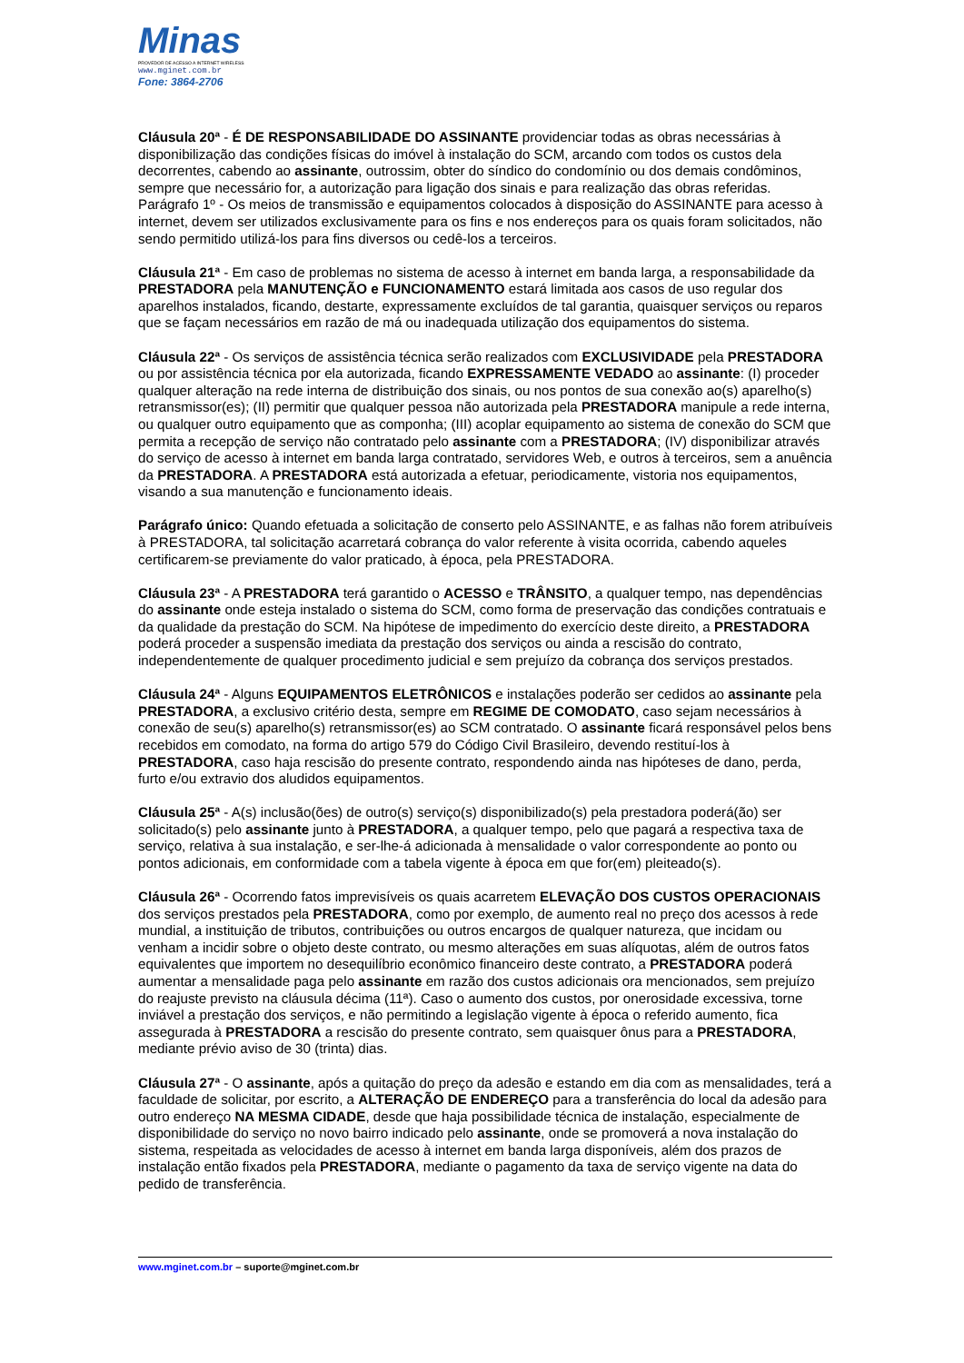Minas
PROVEDOR DE ACESSO A INTERNET WIRELESS
www.mginet.com.br
Fone: 3864-2706
Cláusula 20ª - É DE RESPONSABILIDADE DO ASSINANTE providenciar todas as obras necessárias à disponibilização das condições físicas do imóvel à instalação do SCM, arcando com todos os custos dela decorrentes, cabendo ao assinante, outrossim, obter do síndico do condomínio ou dos demais condôminos, sempre que necessário for, a autorização para ligação dos sinais e para realização das obras referidas.
Parágrafo 1º - Os meios de transmissão e equipamentos colocados à disposição do ASSINANTE para acesso à internet, devem ser utilizados exclusivamente para os fins e nos endereços para os quais foram solicitados, não sendo permitido utilizá-los para fins diversos ou cedê-los a terceiros.
Cláusula 21ª - Em caso de problemas no sistema de acesso à internet em banda larga, a responsabilidade da PRESTADORA pela MANUTENÇÃO e FUNCIONAMENTO estará limitada aos casos de uso regular dos aparelhos instalados, ficando, destarte, expressamente excluídos de tal garantia, quaisquer serviços ou reparos que se façam necessários em razão de má ou inadequada utilização dos equipamentos do sistema.
Cláusula 22ª - Os serviços de assistência técnica serão realizados com EXCLUSIVIDADE pela PRESTADORA ou por assistência técnica por ela autorizada, ficando EXPRESSAMENTE VEDADO ao assinante: (I) proceder qualquer alteração na rede interna de distribuição dos sinais, ou nos pontos de sua conexão ao(s) aparelho(s) retransmissor(es); (II) permitir que qualquer pessoa não autorizada pela PRESTADORA manipule a rede interna, ou qualquer outro equipamento que as componha; (III) acoplar equipamento ao sistema de conexão do SCM que permita a recepção de serviço não contratado pelo assinante com a PRESTADORA; (IV) disponibilizar através do serviço de acesso à internet em banda larga contratado, servidores Web, e outros à terceiros, sem a anuência da PRESTADORA. A PRESTADORA está autorizada a efetuar, periodicamente, vistoria nos equipamentos, visando a sua manutenção e funcionamento ideais.
Parágrafo único: Quando efetuada a solicitação de conserto pelo ASSINANTE, e as falhas não forem atribuíveis à PRESTADORA, tal solicitação acarretará cobrança do valor referente à visita ocorrida, cabendo aqueles certificarem-se previamente do valor praticado, à época, pela PRESTADORA.
Cláusula 23ª - A PRESTADORA terá garantido o ACESSO e TRÂNSITO, a qualquer tempo, nas dependências do assinante onde esteja instalado o sistema do SCM, como forma de preservação das condições contratuais e da qualidade da prestação do SCM. Na hipótese de impedimento do exercício deste direito, a PRESTADORA poderá proceder a suspensão imediata da prestação dos serviços ou ainda a rescisão do contrato, independentemente de qualquer procedimento judicial e sem prejuízo da cobrança dos serviços prestados.
Cláusula 24ª - Alguns EQUIPAMENTOS ELETRÔNICOS e instalações poderão ser cedidos ao assinante pela PRESTADORA, a exclusivo critério desta, sempre em REGIME DE COMODATO, caso sejam necessários à conexão de seu(s) aparelho(s) retransmissor(es) ao SCM contratado. O assinante ficará responsável pelos bens recebidos em comodato, na forma do artigo 579 do Código Civil Brasileiro, devendo restituí-los à PRESTADORA, caso haja rescisão do presente contrato, respondendo ainda nas hipóteses de dano, perda, furto e/ou extravio dos aludidos equipamentos.
Cláusula 25ª - A(s) inclusão(ões) de outro(s) serviço(s) disponibilizado(s) pela prestadora poderá(ão) ser solicitado(s) pelo assinante junto à PRESTADORA, a qualquer tempo, pelo que pagará a respectiva taxa de serviço, relativa à sua instalação, e ser-lhe-á adicionada à mensalidade o valor correspondente ao ponto ou pontos adicionais, em conformidade com a tabela vigente à época em que for(em) pleiteado(s).
Cláusula 26ª - Ocorrendo fatos imprevisíveis os quais acarretem ELEVAÇÃO DOS CUSTOS OPERACIONAIS dos serviços prestados pela PRESTADORA, como por exemplo, de aumento real no preço dos acessos à rede mundial, a instituição de tributos, contribuições ou outros encargos de qualquer natureza, que incidam ou venham a incidir sobre o objeto deste contrato, ou mesmo alterações em suas alíquotas, além de outros fatos equivalentes que importem no desequilíbrio econômico financeiro deste contrato, a PRESTADORA poderá aumentar a mensalidade paga pelo assinante em razão dos custos adicionais ora mencionados, sem prejuízo do reajuste previsto na cláusula décima (11ª). Caso o aumento dos custos, por onerosidade excessiva, torne inviável a prestação dos serviços, e não permitindo a legislação vigente à época o referido aumento, fica assegurada à PRESTADORA a rescisão do presente contrato, sem quaisquer ônus para a PRESTADORA, mediante prévio aviso de 30 (trinta) dias.
Cláusula 27ª - O assinante, após a quitação do preço da adesão e estando em dia com as mensalidades, terá a faculdade de solicitar, por escrito, a ALTERAÇÃO DE ENDEREÇO para a transferência do local da adesão para outro endereço NA MESMA CIDADE, desde que haja possibilidade técnica de instalação, especialmente de disponibilidade do serviço no novo bairro indicado pelo assinante, onde se promoverá a nova instalação do sistema, respeitada as velocidades de acesso à internet em banda larga disponíveis, além dos prazos de instalação então fixados pela PRESTADORA, mediante o pagamento da taxa de serviço vigente na data do pedido de transferência.
www.mginet.com.br – suporte@mginet.com.br